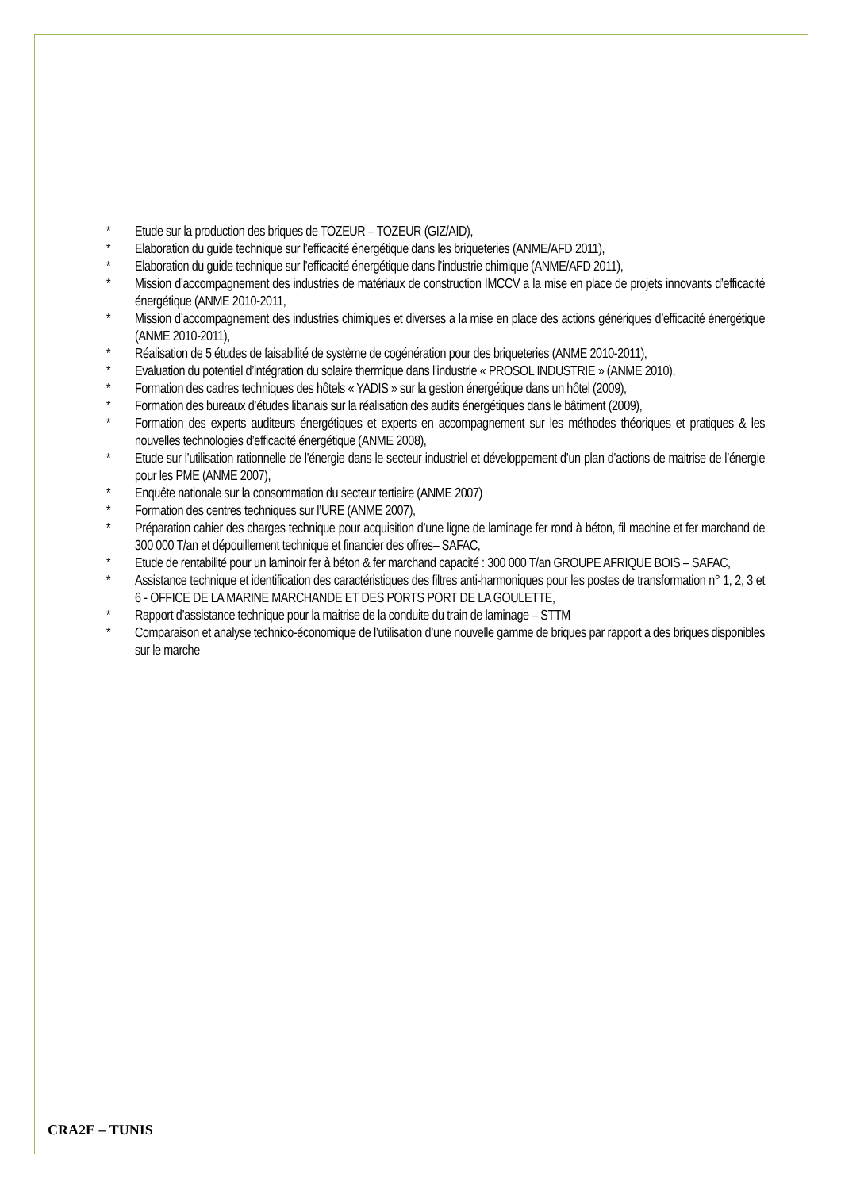* Etude sur la production des briques de TOZEUR – TOZEUR (GIZ/AID),
* Elaboration du guide technique sur l’efficacité énergétique dans les briqueteries (ANME/AFD 2011),
* Elaboration du guide technique sur l’efficacité énergétique dans l’industrie chimique (ANME/AFD 2011),
* Mission d’accompagnement des industries de matériaux de construction IMCCV a la mise en place de projets innovants d’efficacité énergétique (ANME 2010-2011,
* Mission d’accompagnement des industries chimiques et diverses a la mise en place des actions génériques d’efficacité énergétique (ANME 2010-2011),
* Réalisation de 5 études de faisabilité de système de cogénération pour des briqueteries (ANME 2010-2011),
* Evaluation du potentiel d’intégration du solaire thermique dans l’industrie « PROSOL INDUSTRIE » (ANME 2010),
* Formation des cadres techniques des hôtels « YADIS » sur la gestion énergétique dans un hôtel (2009),
* Formation des bureaux d’études libanais sur la réalisation des audits énergétiques dans le bâtiment (2009),
* Formation des experts auditeurs énergétiques et experts en accompagnement sur les méthodes théoriques et pratiques & les nouvelles technologies d’efficacité énergétique (ANME 2008),
* Etude sur l’utilisation rationnelle de l’énergie dans le secteur industriel et développement d’un plan d’actions de maitrise de l’énergie pour les PME (ANME 2007),
* Enquête nationale sur la consommation du secteur tertiaire (ANME 2007)
* Formation des centres techniques sur l’URE (ANME 2007),
* Préparation cahier des charges technique pour acquisition d’une ligne de laminage fer rond à béton, fil machine et fer marchand de 300 000 T/an et dépouillement technique et financier des offres– SAFAC,
* Etude de rentabilité pour un laminoir fer à béton & fer marchand capacité : 300 000 T/an GROUPE AFRIQUE BOIS – SAFAC,
* Assistance technique et identification des caractéristiques des filtres anti-harmoniques pour les postes de transformation n° 1, 2, 3 et 6 - OFFICE DE LA MARINE MARCHANDE ET DES PORTS PORT DE LA GOULETTE,
* Rapport d’assistance technique pour la maitrise de la conduite du train de laminage – STTM
* Comparaison et analyse technico-économique de l’utilisation d’une nouvelle gamme de briques par rapport a des briques disponibles sur le marche
CRA2E – TUNIS